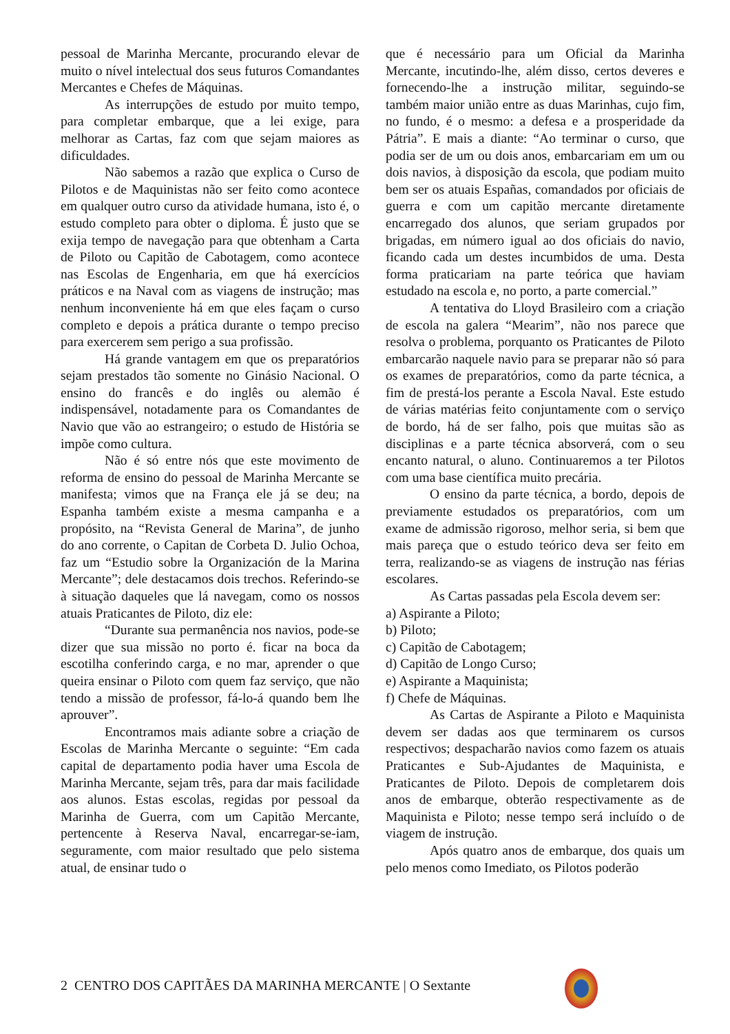pessoal de Marinha Mercante, procurando elevar de muito o nível intelectual dos seus futuros Comandantes Mercantes e Chefes de Máquinas.
As interrupções de estudo por muito tempo, para completar embarque, que a lei exige, para melhorar as Cartas, faz com que sejam maiores as dificuldades.
Não sabemos a razão que explica o Curso de Pilotos e de Maquinistas não ser feito como acontece em qualquer outro curso da atividade humana, isto é, o estudo completo para obter o diploma. É justo que se exija tempo de navegação para que obtenham a Carta de Piloto ou Capitão de Cabotagem, como acontece nas Escolas de Engenharia, em que há exercícios práticos e na Naval com as viagens de instrução; mas nenhum inconveniente há em que eles façam o curso completo e depois a prática durante o tempo preciso para exercerem sem perigo a sua profissão.
Há grande vantagem em que os preparatórios sejam prestados tão somente no Ginásio Nacional. O ensino do francês e do inglês ou alemão é indispensável, notadamente para os Comandantes de Navio que vão ao estrangeiro; o estudo de História se impõe como cultura.
Não é só entre nós que este movimento de reforma de ensino do pessoal de Marinha Mercante se manifesta; vimos que na França ele já se deu; na Espanha também existe a mesma campanha e a propósito, na “Revista General de Marina”, de junho do ano corrente, o Capitan de Corbeta D. Julio Ochoa, faz um “Estudio sobre la Organización de la Marina Mercante”; dele destacamos dois trechos. Referindo-se à situação daqueles que lá navegam, como os nossos atuais Praticantes de Piloto, diz ele:
“Durante sua permanência nos navios, pode-se dizer que sua missão no porto é. ficar na boca da escotilha conferindo carga, e no mar, aprender o que queira ensinar o Piloto com quem faz serviço, que não tendo a missão de professor, fá-lo-á quando bem lhe aprouver”.
Encontramos mais adiante sobre a criação de Escolas de Marinha Mercante o seguinte: “Em cada capital de departamento podia haver uma Escola de Marinha Mercante, sejam três, para dar mais facilidade aos alunos. Estas escolas, regidas por pessoal da Marinha de Guerra, com um Capitão Mercante, pertencente à Reserva Naval, encarregar-se-iam, seguramente, com maior resultado que pelo sistema atual, de ensinar tudo o
que é necessário para um Oficial da Marinha Mercante, incutindo-lhe, além disso, certos deveres e fornecendo-lhe a instrução militar, seguindo-se também maior união entre as duas Marinhas, cujo fim, no fundo, é o mesmo: a defesa e a prosperidade da Pátria”. E mais a diante: “Ao terminar o curso, que podia ser de um ou dois anos, embarcariam em um ou dois navios, à disposição da escola, que podiam muito bem ser os atuais Españas, comandados por oficiais de guerra e com um capitão mercante diretamente encarregado dos alunos, que seriam grupados por brigadas, em número igual ao dos oficiais do navio, ficando cada um destes incumbidos de uma. Desta forma praticariam na parte teórica que haviam estudado na escola e, no porto, a parte comercial.”
A tentativa do Lloyd Brasileiro com a criação de escola na galera “Mearim”, não nos parece que resolva o problema, porquanto os Praticantes de Piloto embarcarão naquele navio para se preparar não só para os exames de preparatórios, como da parte técnica, a fim de prestá-los perante a Escola Naval. Este estudo de várias matérias feito conjuntamente com o serviço de bordo, há de ser falho, pois que muitas são as disciplinas e a parte técnica absorverá, com o seu encanto natural, o aluno. Continuaremos a ter Pilotos com uma base científica muito precária.
O ensino da parte técnica, a bordo, depois de previamente estudados os preparatórios, com um exame de admissão rigoroso, melhor seria, si bem que mais pareça que o estudo teórico deva ser feito em terra, realizando-se as viagens de instrução nas férias escolares.
As Cartas passadas pela Escola devem ser:
a) Aspirante a Piloto;
b) Piloto;
c) Capitão de Cabotagem;
d) Capitão de Longo Curso;
e) Aspirante a Maquinista;
f) Chefe de Máquinas.
As Cartas de Aspirante a Piloto e Maquinista devem ser dadas aos que terminarem os cursos respectivos; despacharão navios como fazem os atuais Praticantes e Sub-Ajudantes de Maquinista, e Praticantes de Piloto. Depois de completarem dois anos de embarque, obterão respectivamente as de Maquinista e Piloto; nesse tempo será incluído o de viagem de instrução.
Após quatro anos de embarque, dos quais um pelo menos como Imediato, os Pilotos poderão
2 CENTRO DOS CAPITÃES DA MARINHA MERCANTE | O Sextante